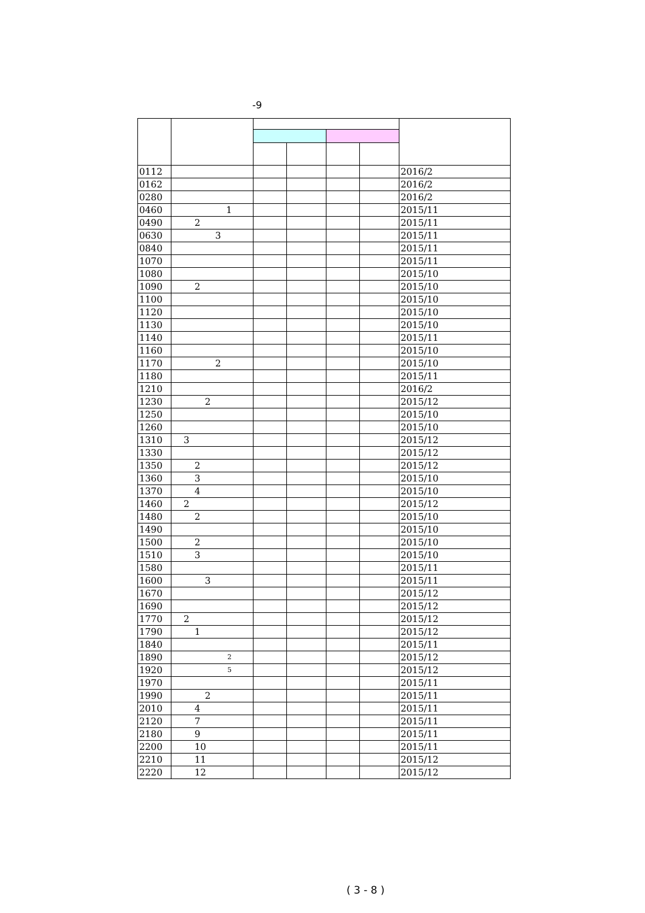-9
| 0112 | | | | | | 2016/2 |
| 0162 | | | | | | 2016/2 |
| 0280 | | | | | | 2016/2 |
| 0460 | 1 | | | | | 2015/11 |
| 0490 | 2 | | | | | 2015/11 |
| 0630 | 3 | | | | | 2015/11 |
| 0840 | | | | | | 2015/11 |
| 1070 | | | | | | 2015/11 |
| 1080 | | | | | | 2015/10 |
| 1090 | 2 | | | | | 2015/10 |
| 1100 | | | | | | 2015/10 |
| 1120 | | | | | | 2015/10 |
| 1130 | | | | | | 2015/10 |
| 1140 | | | | | | 2015/11 |
| 1160 | | | | | | 2015/10 |
| 1170 | 2 | | | | | 2015/10 |
| 1180 | | | | | | 2015/11 |
| 1210 | | | | | | 2016/2 |
| 1230 | 2 | | | | | 2015/12 |
| 1250 | | | | | | 2015/10 |
| 1260 | | | | | | 2015/10 |
| 1310 | 3 | | | | | 2015/12 |
| 1330 | | | | | | 2015/12 |
| 1350 | 2 | | | | | 2015/12 |
| 1360 | 3 | | | | | 2015/10 |
| 1370 | 4 | | | | | 2015/10 |
| 1460 | 2 | | | | | 2015/12 |
| 1480 | 2 | | | | | 2015/10 |
| 1490 | | | | | | 2015/10 |
| 1500 | 2 | | | | | 2015/10 |
| 1510 | 3 | | | | | 2015/10 |
| 1580 | | | | | | 2015/11 |
| 1600 | 3 | | | | | 2015/11 |
| 1670 | | | | | | 2015/12 |
| 1690 | | | | | | 2015/12 |
| 1770 | 2 | | | | | 2015/12 |
| 1790 | 1 | | | | | 2015/12 |
| 1840 | | | | | | 2015/11 |
| 1890 | 2 | | | | | 2015/12 |
| 1920 | 5 | | | | | 2015/12 |
| 1970 | | | | | | 2015/11 |
| 1990 | 2 | | | | | 2015/11 |
| 2010 | 4 | | | | | 2015/11 |
| 2120 | 7 | | | | | 2015/11 |
| 2180 | 9 | | | | | 2015/11 |
| 2200 | 10 | | | | | 2015/11 |
| 2210 | 11 | | | | | 2015/12 |
| 2220 | 12 | | | | | 2015/12 |
( 3 - 8 )